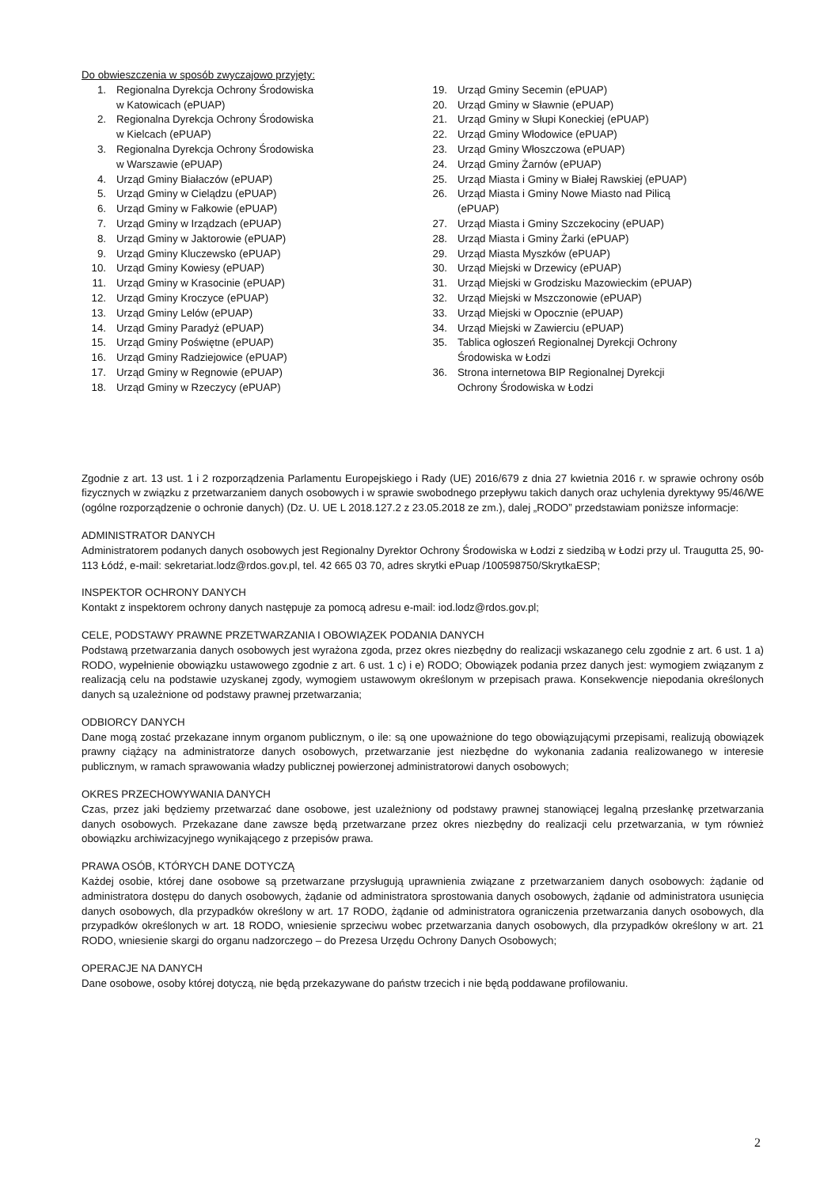Do obwieszczenia w sposób zwyczajowo przyjęty:
1. Regionalna Dyrekcja Ochrony Środowiska
w Katowicach (ePUAP)
2. Regionalna Dyrekcja Ochrony Środowiska
w Kielcach (ePUAP)
3. Regionalna Dyrekcja Ochrony Środowiska
w Warszawie (ePUAP)
4. Urząd Gminy Białaczów (ePUAP)
5. Urząd Gminy w Cielądzu (ePUAP)
6. Urząd Gminy w Fałkowie (ePUAP)
7. Urząd Gminy w Irządzach (ePUAP)
8. Urząd Gminy w Jaktorowie (ePUAP)
9. Urząd Gminy Kluczewsko (ePUAP)
10. Urząd Gminy Kowiesy (ePUAP)
11. Urząd Gminy w Krasocinie (ePUAP)
12. Urząd Gminy Kroczyce (ePUAP)
13. Urząd Gminy Lelów (ePUAP)
14. Urząd Gminy Paradyż (ePUAP)
15. Urząd Gminy Poświętne (ePUAP)
16. Urząd Gminy Radziejowice (ePUAP)
17. Urząd Gminy w Regnowie (ePUAP)
18. Urząd Gminy w Rzeczycy (ePUAP)
19. Urząd Gminy Secemin (ePUAP)
20. Urząd Gminy w Sławnie (ePUAP)
21. Urząd Gminy w Słupi Koneckiej (ePUAP)
22. Urząd Gminy Włodowice (ePUAP)
23. Urząd Gminy Włoszczowa (ePUAP)
24. Urząd Gminy Żarnów (ePUAP)
25. Urząd Miasta i Gminy w Białej Rawskiej (ePUAP)
26. Urząd Miasta i Gminy Nowe Miasto nad Pilicą
(ePUAP)
27. Urząd Miasta i Gminy Szczekociny (ePUAP)
28. Urząd Miasta i Gminy Żarki (ePUAP)
29. Urząd Miasta Myszków (ePUAP)
30. Urząd Miejski w Drzewicy (ePUAP)
31. Urząd Miejski w Grodzisku Mazowieckim (ePUAP)
32. Urząd Miejski w Mszczonowie (ePUAP)
33. Urząd Miejski w Opocznie (ePUAP)
34. Urząd Miejski w Zawierciu (ePUAP)
35. Tablica ogłoszeń Regionalnej Dyrekcji Ochrony
Środowiska w Łodzi
36. Strona internetowa BIP Regionalnej Dyrekcji
Ochrony Środowiska w Łodzi
Zgodnie z art. 13 ust. 1 i 2 rozporządzenia Parlamentu Europejskiego i Rady (UE) 2016/679 z dnia 27 kwietnia 2016 r. w sprawie ochrony osób fizycznych w związku z przetwarzaniem danych osobowych i w sprawie swobodnego przepływu takich danych oraz uchylenia dyrektywy 95/46/WE (ogólne rozporządzenie o ochronie danych) (Dz. U. UE L 2018.127.2 z 23.05.2018 ze zm.), dalej „RODO” przedstawiam poniższe informacje:
ADMINISTRATOR DANYCH
Administratorem podanych danych osobowych jest Regionalny Dyrektor Ochrony Środowiska w Łodzi z siedzibą w Łodzi przy ul. Traugutta 25, 90-113 Łódź, e-mail: sekretariat.lodz@rdos.gov.pl, tel. 42 665 03 70, adres skrytki ePuap /100598750/SkrytkaESP;
INSPEKTOR OCHRONY DANYCH
Kontakt z inspektorem ochrony danych następuje za pomocą adresu e-mail: iod.lodz@rdos.gov.pl;
CELE, PODSTAWY PRAWNE PRZETWARZANIA I OBOWIĄZEK PODANIA DANYCH
Podstawą przetwarzania danych osobowych jest wyrażona zgoda, przez okres niezbędny do realizacji wskazanego celu zgodnie z art. 6 ust. 1 a) RODO, wypełnienie obowiązku ustawowego zgodnie z art. 6 ust. 1 c) i e) RODO; Obowiązek podania przez danych jest: wymogiem związanym z realizacją celu na podstawie uzyskanej zgody, wymogiem ustawowym określonym w przepisach prawa. Konsekwencje niepodania określonych danych są uzależnione od podstawy prawnej przetwarzania;
ODBIORCY DANYCH
Dane mogą zostać przekazane innym organom publicznym, o ile: są one upoważnione do tego obowiązującymi przepisami, realizują obowiązek prawny ciążący na administratorze danych osobowych, przetwarzanie jest niezbędne do wykonania zadania realizowanego w interesie publicznym, w ramach sprawowania władzy publicznej powierzonej administratorowi danych osobowych;
OKRES PRZECHOWYWANIA DANYCH
Czas, przez jaki będziemy przetwarzać dane osobowe, jest uzależniony od podstawy prawnej stanowiącej legalną przesłankę przetwarzania danych osobowych. Przekazane dane zawsze będą przetwarzane przez okres niezbędny do realizacji celu przetwarzania, w tym również obowiązku archiwizacyjnego wynikającego z przepisów prawa.
PRAWA OSÓB, KTÓRYCH DANE DOTYCZĄ
Każdej osobie, której dane osobowe są przetwarzane przysługują uprawnienia związane z przetwarzaniem danych osobowych: żądanie od administratora dostępu do danych osobowych, żądanie od administratora sprostowania danych osobowych, żądanie od administratora usunięcia danych osobowych, dla przypadków określony w art. 17 RODO, żądanie od administratora ograniczenia przetwarzania danych osobowych, dla przypadków określonych w art. 18 RODO, wniesienie sprzeciwu wobec przetwarzania danych osobowych, dla przypadków określony w art. 21 RODO, wniesienie skargi do organu nadzorczego – do Prezesa Urzędu Ochrony Danych Osobowych;
OPERACJE NA DANYCH
Dane osobowe, osoby której dotyczą, nie będą przekazywane do państw trzecich i nie będą poddawane profilowaniu.
2